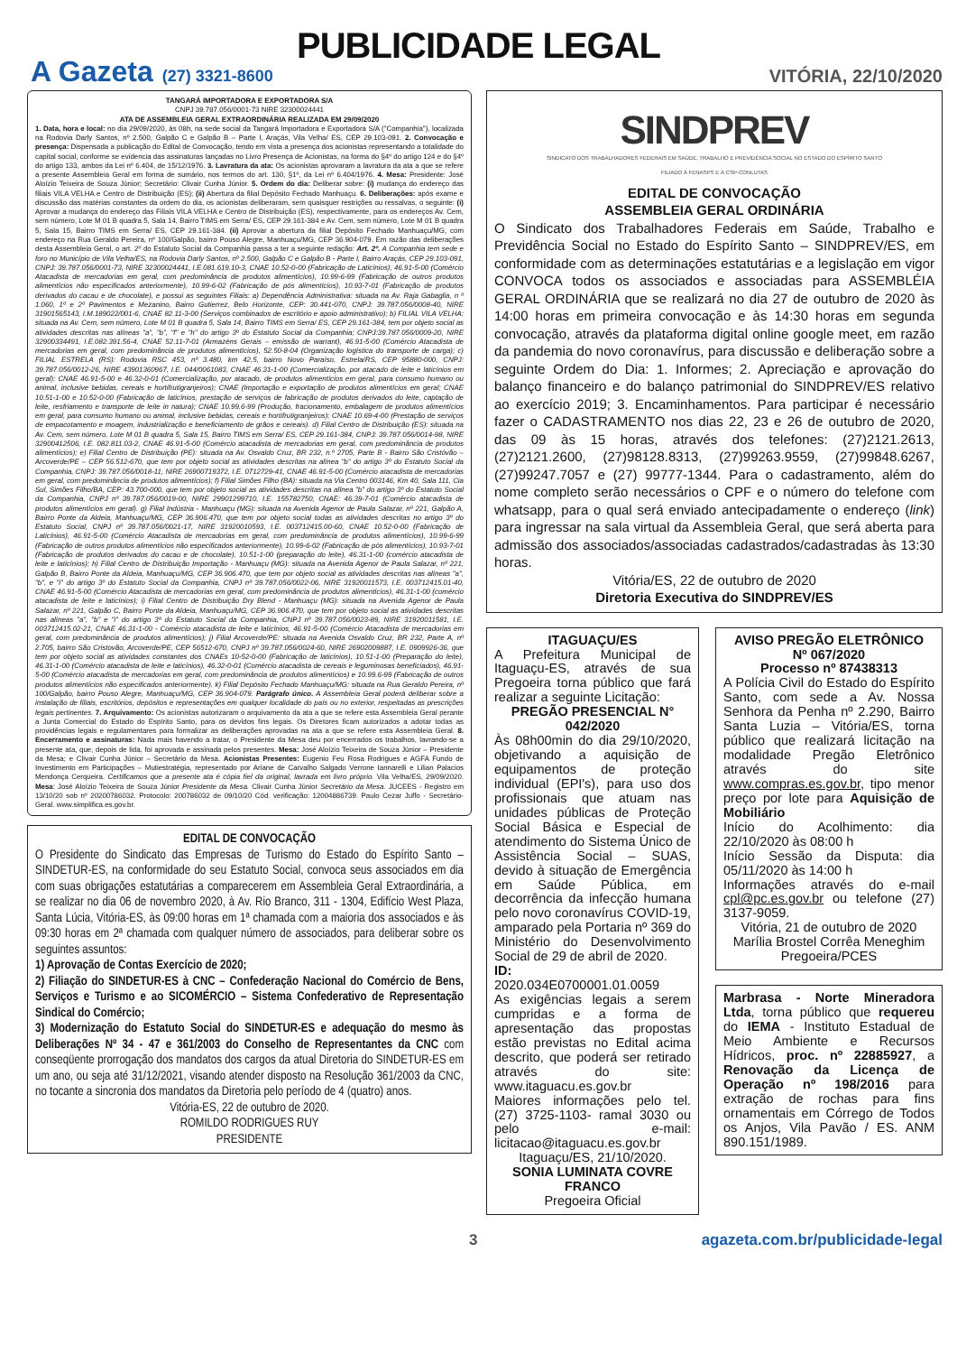PUBLICIDADE LEGAL
A Gazeta (27) 3321-8600
VITÓRIA, 22/10/2020
TANGARÁ IMPORTADORA E EXPORTADORA S/A
CNPJ 39.787.056/0001-73 NIRE 32300024441
ATA DE ASSEMBLEIA GERAL EXTRAORDINÁRIA REALIZADA EM 29/09/2020
1. Data, hora e local: no dia 29/09/2020, às 08h, na sede social da Tangará Importadora e Exportadora S/A ("Companhia"), localizada na Rodovia Darly Santos, nº 2.500, Galpão C e Galpão B – Parte I, Araçás, Vila Velha/ ES, CEP 29.103-091. 2. Convocação e presença: Dispensada a publicação do Edital de Convocação, tendo em vista a presença dos acionistas representando a totalidade do capital social, conforme se evidencia das assinaturas lançadas no Livro Presença de Acionistas, na forma do §4º do artigo 124 e do §4º do artigo 133, ambos da Lei nº 6.404, de 15/12/1976. 3. Lavratura da ata: Os acionistas aprovaram a lavratura da ata a que se refere a presente Assembleia Geral em forma de sumário, nos termos do art. 130, §1º, da Lei nº 6.404/1976. 4. Mesa: Presidente: José Aloízio Teixeira de Souza Júnior; Secretário: Clivair Cunha Júnior. 5. Ordem do dia: Deliberar sobre: (i) mudança do endereço das filiais VILA VELHA e Centro de Distribuição (ES); (ii) Abertura da filial Depósito Fechado Manhuaçu. 6. Deliberações: após exame e discussão das matérias constantes da ordem do dia, os acionistas deliberaram, sem quaisquer restrições ou ressalvas, o seguinte: (i) Aprovar a mudança do endereço das Filiais VILA VELHA e Centro de Distribuição (ES), respectivamente, para os endereços Av. Cem, sem número, Lote M 01 B quadra 5, Sala 14, Bairro TIMS em Serra/ ES, CEP 29.161-384 e Av. Cem, sem número, Lote M 01 B quadra 5, Sala 15, Bairro TIMS em Serra/ ES, CEP 29.161-384. (ii) Aprovar a abertura da filial Depósito Fechado Manhuaçu/MG, com endereço na Rua Geraldo Pereira, nº 100/Galpão, bairro Pouso Alegre, Manhuaçu/MG, CEP 36.904-079. Em razão das deliberações desta Assembleia Geral, o art. 2º do Estatuto Social da Companhia passa a ter a seguinte redação: Art. 2º. A Companhia tem sede e foro no Município de Vila Velha/ES, na Rodovia Darly Santos, nº 2.500, Galpão C e Galpão B - Parte I, Bairro Araçás, CEP 29.103-091, CNPJ: 39.787.056/0001-73, NIRE 32300024441, I.E.081.619.10-3, CNAE 10.52-0-00 (Fabricação de Laticínios), 46.91-5-00 (Comércio Atacadista de mercadorias em geral, com predominância de produtos alimentícios), 10.99-6-99 (Fabricação de outros produtos alimentícios não especificados anteriormente), 10.99-6-02 (Fabricação de pós alimentícios), 10.93-7-01 (Fabricação de produtos derivados do cacau e de chocolate), e possui as seguintes Filiais: a) Dependência Administrativa: situada na Av. Raja Gabaglia, n º 1.060, 1º e 2º Pavimentos e Mezanino, Bairro Gutierrez, Belo Horizonte, CEP: 30.441-070, CNPJ: 39.787.056/0008-40, NIRE 31901565143, I.M.189022/001-6, CNAE 82.11-3-00 (Serviços combinados de escritório e apoio administrativo); b) FILIAL VILA VELHA: situada na Av. Cem, sem número, Lote M 01 B quadra 5, Sala 14, Bairro TIMS em Serra/ ES, CEP 29.161-384, tem por objeto social as atividades descritas nas alíneas "a", "b", "f" e "h" do artigo 3º do Estatuto Social da Companhia; CNPJ:39.787.056/0009-20, NIRE 32900334491, I.E.082.391.56-4, CNAE 52.11-7-01 (Armazéns Gerais – emissão de warrant), 46.91-5-00 (Comércio Atacadista de mercadorias em geral, com predominância de produtos alimentícios), 52.50-8-04 (Organização logística do transporte de carga); c) FILIAL ESTRELA (RS): Rodovia RSC 453, nº 3.480, km 42,5, bairro Novo Paraíso, Estrela/RS, CEP 95880-000, CNPJ: 39.787.056/0012-26, NIRE 43901360967, I.E. 044/0061083, CNAE 46.31-1-00 (Comercialização, por atacado de leite e laticínios em geral); CNAE 46.91-5-00 e 46.32-0-01 (Comercialização, por atacado, de produtos alimentícios em geral, para consumo humano ou animal, inclusive bebidas, cereais e hortifrutigranjeiros); CNAE (Importação e exportação de produtos alimentícios em geral; CNAE 10.51-1-00 e 10.52-0-00 (Fabricação de laticínios, prestação de serviços de fabricação de produtos derivados do leite, captação de leite, resfriamento e transporte de leite in natura); CNAE 10.99.6-99 (Produção, fracionamento, embalagem de produtos alimentícios em geral, para consumo humano ou animal, inclusive bebidas, cereais e hortifrutigranjeiros); CNAE 10.69-4-00 (Prestação de serviços de empacotamento e moagem, industrialização e beneficiamento de grãos e cereais). d) Filial Centro de Distribuição (ES): situada na Av. Cem, sem número, Lote M 01 B quadra 5, Sala 15, Bairro TIMS em Serra/ ES, CEP 29.161-384, CNPJ: 39.787.056/0014-98, NIRE 32900412506, I.E. 082.811.03-2, CNAE 46.91-5-00 (Comércio atacadista de mercadorias em geral, com predominância de produtos alimentícios); e) Filial Centro de Distribuição (PE): situada na Av. Osvaldo Cruz, BR 232, n.º 2705, Parte B - Bairro São Cristóvão – Arcoverde/PE – CEP 56.512-670, que tem por objeto social as atividades descritas na alínea "b" do artigo 3º do Estatuto Social da Companhia, CNPJ: 39.787.056/0018-11, NIRE 26900719372, I.E. 0712729-41, CNAE 46.91-5-00 (Comércio atacadista de mercadorias em geral, com predominância de produtos alimentícios); f) Filial Simões Filho (BA): situada na Via Centro 003146, Km 40, Sala 111, Cia Sul, Simões Filho/BA, CEP: 43.700-000, que tem por objeto social as atividades descritas na alínea "b" do artigo 3º do Estatuto Social da Companhia, CNPJ nº 39.787.056/0019-00, NIRE 29901299710, I.E. 155782750, CNAE: 46.39-7-01 (Comércio atacadista de produtos alimentícios em geral). g) Filial Indústria - Manhuaçu (MG): situada na Avenida Agenor de Paula Salazar, nº 221, Galpão A, Bairro Ponte da Aldeia, Manhuaçu/MG, CEP 36.906.470, que tem por objeto social todas as atividades descritas no artigo 3º do Estatuto Social, CNPJ nº 39.787.056/0021-17, NIRE 31920010593, I.E. 003712415.00-60, CNAE 10.52-0-00 (Fabricação de Laticínios), 46.91-5-00 (Comércio Atacadista de mercadorias em geral, com predominância de produtos alimentícios), 10.99-6-99 (Fabricação de outros produtos alimentícios não especificados anteriormente), 10.99-6-02 (Fabricação de pós alimentícios), 10.93-7-01 (Fabricação de produtos derivados do cacau e de chocolate), 10.51-1-00 (preparação do leite), 46.31-1-00 (comércio atacadista de leite e laticínios); h) Filial Centro de Distribuição Importação - Manhuaçu (MG): situada na Avenida Agenor de Paula Salazar, nº 221, Galpão B, Bairro Ponte da Aldeia, Manhuaçu/MG, CEP 36.906.470, que tem por objeto social as atividades descritas nas alíneas "a", "b", e "i" do artigo 3º do Estatuto Social da Companhia, CNPJ nº 39.787.056/0022-06, NIRE 31920011573, I.E. 003712415.01-40, CNAE 46.91-5-00 (Comércio Atacadista de mercadorias em geral, com predominância de produtos alimentícios), 46.31-1-00 (comércio atacadista de leite e laticínios); i) Filial Centro de Distribuição Dry Blend - Manhuaçu (MG): situada na Avenida Agenor de Paula Salazar, nº 221, Galpão C, Bairro Ponte da Aldeia, Manhuaçu/MG, CEP 36.906.470, que tem por objeto social as atividades descritas nas alíneas "a", "b" e "i" do artigo 3º do Estatuto Social da Companhia, CNPJ nº 39.787.056/0023-89, NIRE 31920011581, I.E. 003712415.02-21, CNAE 46.31-1-00 - Comércio atacadista de leite e laticínios, 46.91-5-00 (Comércio Atacadista de mercadorias em geral, com predominância de produtos alimentícios); j) Filial Arcoverde/PE: situada na Avenida Osvaldo Cruz, BR 232, Parte A, nº 2.705, bairro São Cristovão, Arcoverde/PE, CEP 56512-670, CNPJ nº 39.787.056/0024-60, NIRE 26902009887, I.E. 0909926-36, que tem por objeto social as atividades constantes dos CNAEs 10-52-0-00 (Fabricação de laticínios), 10.51-1-00 (Preparação do leite), 46.31-1-00 (Comércio atacadista de leite e laticínios), 46.32-0-01 (Comércio atacadista de cereais e leguminosas beneficiados), 46.91-5-00 (Comércio atacadista de mercadorias em geral, com predominância de produtos alimentícios) e 10.99.6-99 (Fabricação de outros produtos alimentícios não especificados anteriormente). k) Filial Depósito Fechado Manhuaçu/MG: situada na Rua Geraldo Pereira, nº 100/Galpão, bairro Pouso Alegre, Manhuaçu/MG, CEP 36.904-079. Parágrafo único. A Assembleia Geral poderá deliberar sobre a instalação de filiais, escritórios, depósitos e representações em qualquer localidade do país ou no exterior, respeitadas as prescrições legais pertinentes. 7. Arquivamento: Os acionistas autorizaram o arquivamento da ata a que se refere esta Assembleia Geral perante a Junta Comercial do Estado do Espírito Santo, para os devidos fins legais. Os Diretores ficam autorizados a adotar todas as providências legais e regulamentares para formalizar as deliberações aprovadas na ata a que se refere esta Assembleia Geral. 8. Encerramento e assinaturas: Nada mais havendo a tratar, o Presidente da Mesa deu por encerrados os trabalhos, lavrando-se a presente ata, que, depois de lida, foi aprovada e assinada pelos presentes. Mesa: José Aloízio Teixeira de Souza Júnior – Presidente da Mesa; e Clivair Cunha Júnior – Secretário da Mesa. Acionistas Presentes: Eugenio Feu Rosa Rodrigues e AGFA Fundo de Investimento em Participações – Mutiestratégia, representado por Ariane de Carvalho Salgado Verrone Iannarelli e Lilian Palacios Mendonça Cerqueira. Certificamos que a presente ata é cópia fiel da original, lavrada em livro próprio. Vila Velha/ES, 29/09/2020. Mesa: José Aloízio Teixeira de Souza Júnior Presidente da Mesa. Clivair Cunha Júnior Secretário da Mesa. JUCEES - Registro em 13/10/20 sob nº 20200786032. Protocolo: 200786032 de 09/10/20 Cód. verificação: 12004886739. Paulo Cezar Juffo - Secretário-Geral. www.simplifica.es.gov.br.
EDITAL DE CONVOCAÇÃO
O Presidente do Sindicato das Empresas de Turismo do Estado do Espírito Santo – SINDETUR-ES, na conformidade do seu Estatuto Social, convoca seus associados em dia com suas obrigações estatutárias a comparecerem em Assembleia Geral Extraordinária, a se realizar no dia 06 de novembro 2020, à Av. Rio Branco, 311 - 1304, Edifício West Plaza, Santa Lúcia, Vitória-ES, às 09:00 horas em 1ª chamada com a maioria dos associados e às 09:30 horas em 2ª chamada com qualquer número de associados, para deliberar sobre os seguintes assuntos:
1) Aprovação de Contas Exercício de 2020;
2) Filiação do SINDETUR-ES à CNC – Confederação Nacional do Comércio de Bens, Serviços e Turismo e ao SICOMÉRCIO – Sistema Confederativo de Representação Sindical do Comércio;
3) Modernização do Estatuto Social do SINDETUR-ES e adequação do mesmo às Deliberações Nº 34 - 47 e 361/2003 do Conselho de Representantes da CNC com conseqüente prorrogação dos mandatos dos cargos da atual Diretoria do SINDETUR-ES em um ano, ou seja até 31/12/2021, visando atender disposto na Resolução 361/2003 da CNC, no tocante a sincronia dos mandatos da Diretoria pelo período de 4 (quatro) anos.
Vitória-ES, 22 de outubro de 2020.
ROMILDO RODRIGUES RUY
PRESIDENTE
SINDPREV
SINDICATO DOS TRABALHADORES FEDERAIS EM SAÚDE, TRABALHO E PREVIDÊNCIA SOCIAL NO ESTADO DO ESPÍRITO SANTO
FILIADO À FENASPS E À CSP-CONLUTAS
EDITAL DE CONVOCAÇÃO
ASSEMBLEIA GERAL ORDINÁRIA
O Sindicato dos Trabalhadores Federais em Saúde, Trabalho e Previdência Social no Estado do Espírito Santo – SINDPREV/ES, em conformidade com as determinações estatutárias e a legislação em vigor CONVOCA todos os associados e associadas para ASSEMBLÉIA GERAL ORDINÁRIA que se realizará no dia 27 de outubro de 2020 às 14:00 horas em primeira convocação e às 14:30 horas em segunda convocação, através da plataforma digital online google meet, em razão da pandemia do novo coronavírus, para discussão e deliberação sobre a seguinte Ordem do Dia: 1. Informes; 2. Apreciação e aprovação do balanço financeiro e do balanço patrimonial do SINDPREV/ES relativo ao exercício 2019; 3. Encaminhamentos. Para participar é necessário fazer o CADASTRAMENTO nos dias 22, 23 e 26 de outubro de 2020, das 09 às 15 horas, através dos telefones: (27)2121.2613, (27)2121.2600, (27)98128.8313, (27)99263.9559, (27)99848.6267, (27)99247.7057 e (27) 99777-1344. Para o cadastramento, além do nome completo serão necessários o CPF e o número do telefone com whatsapp, para o qual será enviado antecipadamente o endereço (link) para ingressar na sala virtual da Assembleia Geral, que será aberta para admissão dos associados/associadas cadastrados/cadastradas às 13:30 horas.
Vitória/ES, 22 de outubro de 2020
Diretoria Executiva do SINDPREV/ES
ITAGUAÇU/ES
A Prefeitura Municipal de Itaguaçu-ES, através de sua Pregoeira torna público que fará realizar a seguinte Licitação:
PREGÃO PRESENCIAL N° 042/2020
Às 08h00min do dia 29/10/2020, objetivando a aquisição de equipamentos de proteção individual (EPI's), para uso dos profissionais que atuam nas unidades públicas de Proteção Social Básica e Especial de atendimento do Sistema Único de Assistência Social – SUAS, devido à situação de Emergência em Saúde Pública, em decorrência da infecção humana pelo novo coronavírus COVID-19, amparado pela Portaria nº 369 do Ministério do Desenvolvimento Social de 29 de abril de 2020.
ID:
2020.034E0700001.01.0059
As exigências legais a serem cumpridas e a forma de apresentação das propostas estão previstas no Edital acima descrito, que poderá ser retirado através do site: www.itaguacu.es.gov.br
Maiores informações pelo tel. (27) 3725-1103- ramal 3030 ou pelo e-mail: licitacao@itaguacu.es.gov.br
Itaguaçu/ES, 21/10/2020.
SONIA LUMINATA COVRE FRANCO
Pregoeira Oficial
AVISO PREGÃO ELETRÔNICO
Nº 067/2020
Processo nº 87438313
A Polícia Civil do Estado do Espírito Santo, com sede a Av. Nossa Senhora da Penha nº 2.290, Bairro Santa Luzia – Vitória/ES, torna público que realizará licitação na modalidade Pregão Eletrônico através do site www.compras.es.gov.br, tipo menor preço por lote para Aquisição de Mobiliário
Início do Acolhimento: dia 22/10/2020 às 08:00 h
Início Sessão da Disputa: dia 05/11/2020 às 14:00 h
Informações através do e-mail cpl@pc.es.gov.br ou telefone (27) 3137-9059.
Vitória, 21 de outubro de 2020
Marília Brostel Corrêa Meneghim
Pregoeira/PCES
Marbrasa - Norte Mineradora Ltda, torna público que requereu do IEMA - Instituto Estadual de Meio Ambiente e Recursos Hídricos, proc. nº 22885927, a Renovação da Licença de Operação nº 198/2016 para extração de rochas para fins ornamentais em Córrego de Todos os Anjos, Vila Pavão / ES. ANM 890.151/1989.
3 agazeta.com.br/publicidade-legal